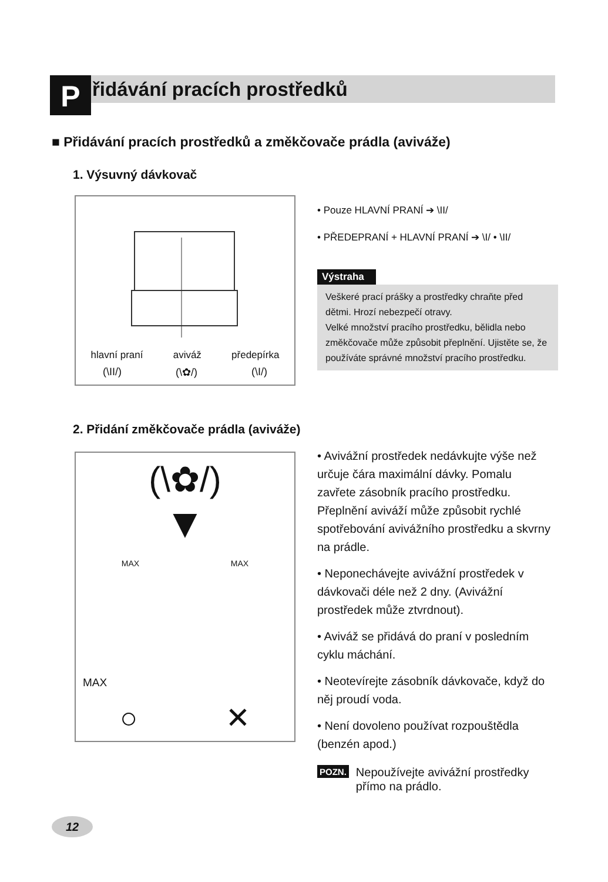P řidávání pracích prostředků
■ Přidávání pracích prostředků a změkčovače prádla (aviváže)
1. Výsuvný dávkovač
hlavní praní aviváž předepírka
(\II/) (\✿/) (\I/)
• Pouze HLAVNÍ PRANÍ ➔ \II/
• PŘEDEPRANÍ + HLAVNÍ PRANÍ ➔ \I/ • \II/
Výstraha
Veškeré prací prášky a prostředky chraňte před dětmi. Hrozí nebezpečí otravy.
Velké množství pracího prostředku, bělidla nebo změkčovače může způsobit přeplnění. Ujistěte se, že používáte správné množství pracího prostředku.
2. Přidání změkčovače prádla (aviváže)
(\✿/)
▼
MAX MAX
MAX
○ ✕
• Avivážní prostředek nedávkujte výše než určuje čára maximální dávky. Pomalu zavřete zásobník pracího prostředku. Přeplnění aviváží může způsobit rychlé spotřebování avivážního prostředku a skvrny na prádle.
• Neponechávejte avivážní prostředek v dávkovači déle než 2 dny. (Avivážní prostředek může ztvrdnout).
• Aviváž se přidává do praní v posledním cyklu máchání.
• Neotevírejte zásobník dávkovače, když do něj proudí voda.
• Není dovoleno používat rozpouštědla (benzén apod.)
POZN. Nepoužívejte avivážní prostředky přímo na prádlo.
12